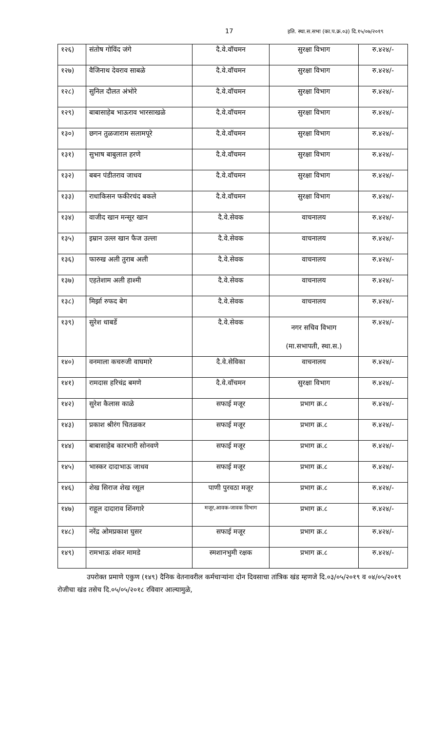17 इति. स्था.स.सभा (का.प.क्र.०३) दि.१५/०७/२०१९
| १२६) | संतोष गोविंद जंगे | दै.वे.वॉचमन | सुरक्षा विभाग | रु.४२४/- |
| १२७) | वैजिनाथ देवराव साबळे | दै.वे.वॉचमन | सुरक्षा विभाग | रु.४२४/- |
| १२८) | सुनिल दौलत अंभोरे | दै.वे.वॉचमन | सुरक्षा विभाग | रु.४२४/- |
| १२९) | बाबासाहेब भाऊराव भारसाखळे | दै.वे.वॉचमन | सुरक्षा विभाग | रु.४२४/- |
| १३०) | छगन तुळजाराम सलामपूरे | दै.वे.वॉचमन | सुरक्षा विभाग | रु.४२४/- |
| १३१) | सुभाष बाबुलाल हरणे | दै.वे.वॉचमन | सुरक्षा विभाग | रु.४२४/- |
| १३२) | बबन पंडीतराव जाधव | दै.वे.वॉचमन | सुरक्षा विभाग | रु.४२४/- |
| १३३) | राधाकिसन फकीरचंद बकले | दै.वे.वॉचमन | सुरक्षा विभाग | रु.४२४/- |
| १३४) | वाजीद खान मन्सूर खान | दै.वे.सेवक | वाचनालय | रु.४२४/- |
| १३५) | इम्रान उल्ल खान फैज उल्ला | दै.वे.सेवक | वाचनालय | रु.४२४/- |
| १३६) | फारुख अली तुराब अली | दै.वे.सेवक | वाचनालय | रु.४२४/- |
| १३७) | एहतेशाम अली हाश्मी | दै.वे.सेवक | वाचनालय | रु.४२४/- |
| १३८) | मिर्झा रुफद बेग | दै.वे.सेवक | वाचनालय | रु.४२४/- |
| १३९) | सुरेश धाबर्डे | दै.वे.सेवक | नगर सचिव विभाग (मा.सभापती, स्था.स.) | रु.४२४/- |
| १४०) | वनमाला कचरुजी वाघमारे | दै.वे.सेविका | वाचनालय | रु.४२४/- |
| १४१) | रामदास हरिचंद्र बमणे | दै.वे.वॉचमन | सुरक्षा विभाग | रु.४२४/- |
| १४२) | सुरेश कैलास काळे | सफाई मजूर | प्रभाग क्र.८ | रु.४२४/- |
| १४३) | प्रकाश श्रीरंग चितळकर | सफाई मजूर | प्रभाग क्र.८ | रु.४२४/- |
| १४४) | बाबासाहेब कारभारी सोनवणे | सफाई मजूर | प्रभाग क्र.८ | रु.४२४/- |
| १४५) | भास्कर दादाभाऊ जाधव | सफाई मजूर | प्रभाग क्र.८ | रु.४२४/- |
| १४६) | शेख सिराज शेख रसूल | पाणी पुरवठा मजूर | प्रभाग क्र.८ | रु.४२४/- |
| १४७) | राहूल दादाराव शिंनगारे | मजूर,आवक-जावक विभाग | प्रभाग क्र.८ | रु.४२४/- |
| १४८) | नरेंद्र ओमप्रकाश घुसर | सफाई मजूर | प्रभाग क्र.८ | रु.४२४/- |
| १४९) | रामभाऊ शंकर मामडे | स्मशानभुमी रक्षक | प्रभाग क्र.८ | रु.४२४/- |
उपरोक्त प्रमाणे एकुण (१४९) दैनिक वेतनावरील कर्मचाऱ्यांना दोन दिवसाचा तांत्रिक खंड म्हणजे दि.०३/०५/२०१९ व ०४/०५/२०१९ रोजीचा खंड तसेच दि.०५/०५/२०१८ रविवार आल्यामुळे,